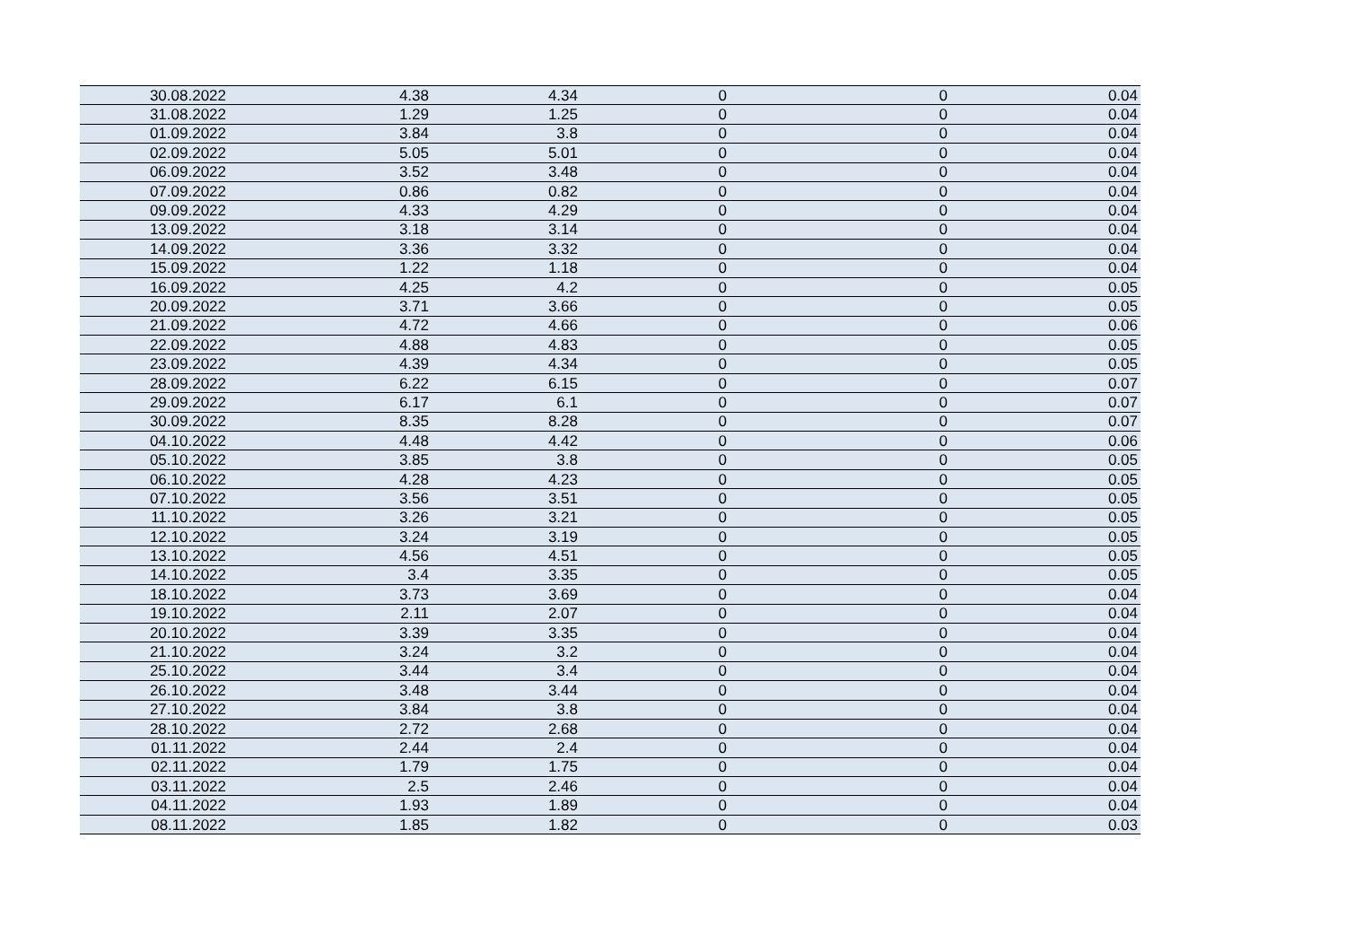| 30.08.2022 | 4.38 | 4.34 | 0 | 0 | 0.04 |
| 31.08.2022 | 1.29 | 1.25 | 0 | 0 | 0.04 |
| 01.09.2022 | 3.84 | 3.8 | 0 | 0 | 0.04 |
| 02.09.2022 | 5.05 | 5.01 | 0 | 0 | 0.04 |
| 06.09.2022 | 3.52 | 3.48 | 0 | 0 | 0.04 |
| 07.09.2022 | 0.86 | 0.82 | 0 | 0 | 0.04 |
| 09.09.2022 | 4.33 | 4.29 | 0 | 0 | 0.04 |
| 13.09.2022 | 3.18 | 3.14 | 0 | 0 | 0.04 |
| 14.09.2022 | 3.36 | 3.32 | 0 | 0 | 0.04 |
| 15.09.2022 | 1.22 | 1.18 | 0 | 0 | 0.04 |
| 16.09.2022 | 4.25 | 4.2 | 0 | 0 | 0.05 |
| 20.09.2022 | 3.71 | 3.66 | 0 | 0 | 0.05 |
| 21.09.2022 | 4.72 | 4.66 | 0 | 0 | 0.06 |
| 22.09.2022 | 4.88 | 4.83 | 0 | 0 | 0.05 |
| 23.09.2022 | 4.39 | 4.34 | 0 | 0 | 0.05 |
| 28.09.2022 | 6.22 | 6.15 | 0 | 0 | 0.07 |
| 29.09.2022 | 6.17 | 6.1 | 0 | 0 | 0.07 |
| 30.09.2022 | 8.35 | 8.28 | 0 | 0 | 0.07 |
| 04.10.2022 | 4.48 | 4.42 | 0 | 0 | 0.06 |
| 05.10.2022 | 3.85 | 3.8 | 0 | 0 | 0.05 |
| 06.10.2022 | 4.28 | 4.23 | 0 | 0 | 0.05 |
| 07.10.2022 | 3.56 | 3.51 | 0 | 0 | 0.05 |
| 11.10.2022 | 3.26 | 3.21 | 0 | 0 | 0.05 |
| 12.10.2022 | 3.24 | 3.19 | 0 | 0 | 0.05 |
| 13.10.2022 | 4.56 | 4.51 | 0 | 0 | 0.05 |
| 14.10.2022 | 3.4 | 3.35 | 0 | 0 | 0.05 |
| 18.10.2022 | 3.73 | 3.69 | 0 | 0 | 0.04 |
| 19.10.2022 | 2.11 | 2.07 | 0 | 0 | 0.04 |
| 20.10.2022 | 3.39 | 3.35 | 0 | 0 | 0.04 |
| 21.10.2022 | 3.24 | 3.2 | 0 | 0 | 0.04 |
| 25.10.2022 | 3.44 | 3.4 | 0 | 0 | 0.04 |
| 26.10.2022 | 3.48 | 3.44 | 0 | 0 | 0.04 |
| 27.10.2022 | 3.84 | 3.8 | 0 | 0 | 0.04 |
| 28.10.2022 | 2.72 | 2.68 | 0 | 0 | 0.04 |
| 01.11.2022 | 2.44 | 2.4 | 0 | 0 | 0.04 |
| 02.11.2022 | 1.79 | 1.75 | 0 | 0 | 0.04 |
| 03.11.2022 | 2.5 | 2.46 | 0 | 0 | 0.04 |
| 04.11.2022 | 1.93 | 1.89 | 0 | 0 | 0.04 |
| 08.11.2022 | 1.85 | 1.82 | 0 | 0 | 0.03 |